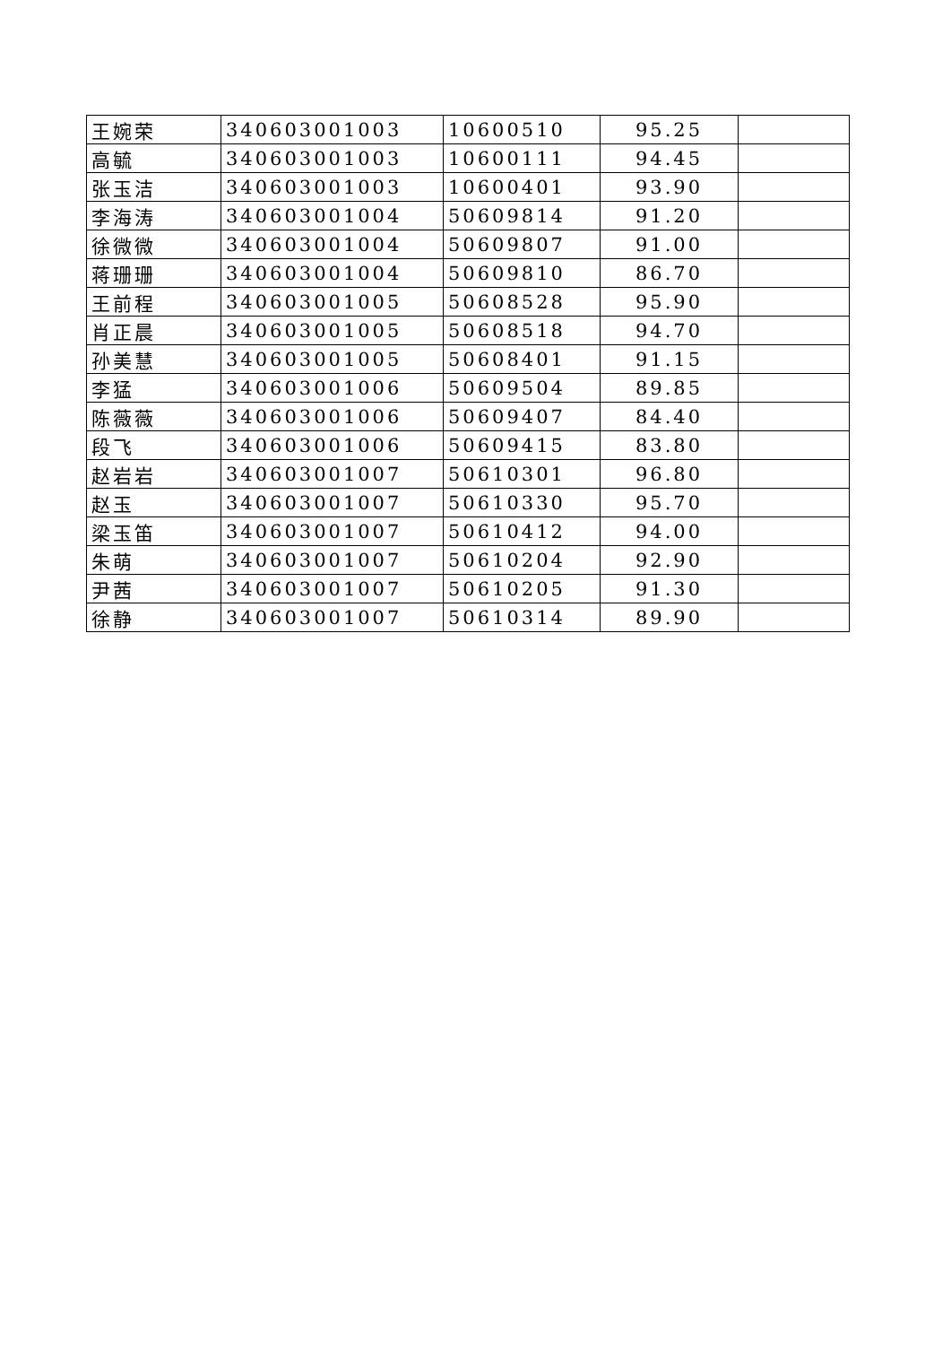| 王婉荣 | 340603001003 | 10600510 | 95.25 | |
| 高毓 | 340603001003 | 10600111 | 94.45 | |
| 张玉洁 | 340603001003 | 10600401 | 93.90 | |
| 李海涛 | 340603001004 | 50609814 | 91.20 | |
| 徐微微 | 340603001004 | 50609807 | 91.00 | |
| 蒋珊珊 | 340603001004 | 50609810 | 86.70 | |
| 王前程 | 340603001005 | 50608528 | 95.90 | |
| 肖正晨 | 340603001005 | 50608518 | 94.70 | |
| 孙美慧 | 340603001005 | 50608401 | 91.15 | |
| 李猛 | 340603001006 | 50609504 | 89.85 | |
| 陈薇薇 | 340603001006 | 50609407 | 84.40 | |
| 段飞 | 340603001006 | 50609415 | 83.80 | |
| 赵岩岩 | 340603001007 | 50610301 | 96.80 | |
| 赵玉 | 340603001007 | 50610330 | 95.70 | |
| 梁玉笛 | 340603001007 | 50610412 | 94.00 | |
| 朱萌 | 340603001007 | 50610204 | 92.90 | |
| 尹茜 | 340603001007 | 50610205 | 91.30 | |
| 徐静 | 340603001007 | 50610314 | 89.90 | |